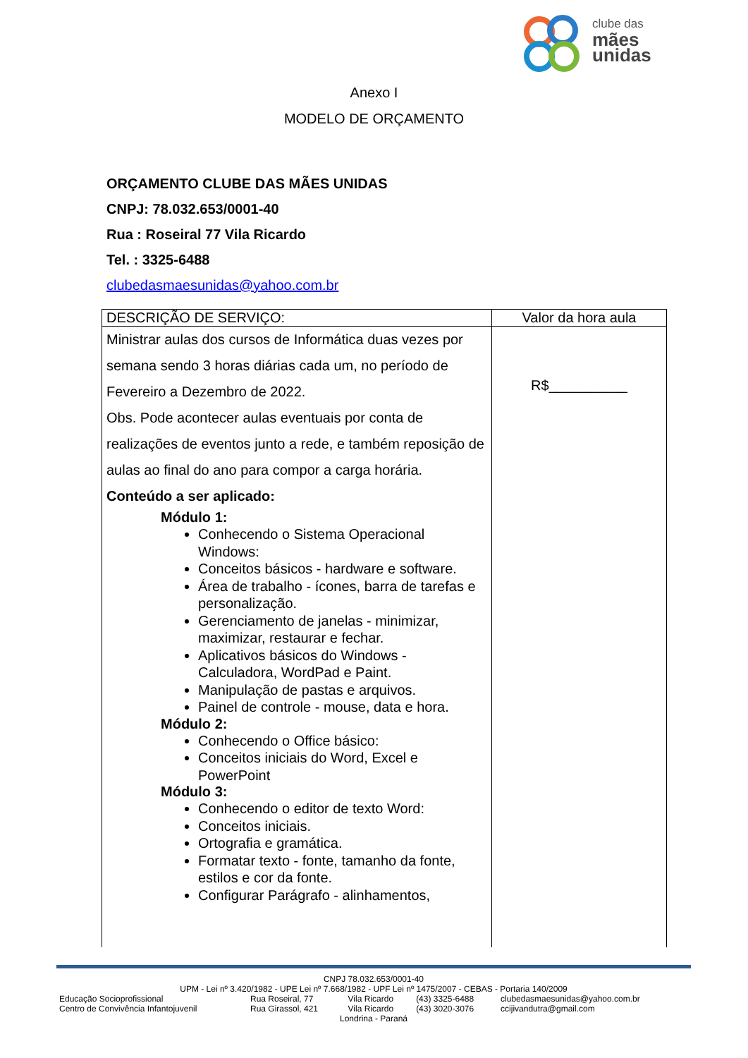clube das
mães
unidas
Anexo I
MODELO DE ORÇAMENTO
ORÇAMENTO CLUBE DAS MÃES UNIDAS
CNPJ: 78.032.653/0001-40
Rua : Roseiral 77 Vila Ricardo
Tel. : 3325-6488
clubedasmaesunidas@yahoo.com.br
| DESCRIÇÃO DE SERVIÇO: | Valor da hora aula |
| --- | --- |
| Ministrar aulas dos cursos de Informática duas vezes por semana sendo 3 horas diárias cada um, no período de Fevereiro a Dezembro de 2022. Obs. Pode acontecer aulas eventuais por conta de realizações de eventos junto a rede, e também reposição de aulas ao final do ano para compor a carga horária. Conteúdo a ser aplicado: Módulo 1: Conhecendo o Sistema Operacional Windows: Conceitos básicos - hardware e software. Área de trabalho - ícones, barra de tarefas e personalização. Gerenciamento de janelas - minimizar, maximizar, restaurar e fechar. Aplicativos básicos do Windows - Calculadora, WordPad e Paint. Manipulação de pastas e arquivos. Painel de controle - mouse, data e hora. Módulo 2: Conhecendo o Office básico: Conceitos iniciais do Word, Excel e PowerPoint Módulo 3: Conhecendo o editor de texto Word: Conceitos iniciais. Ortografia e gramática. Formatar texto - fonte, tamanho da fonte, estilos e cor da fonte. Configurar Parágrafo - alinhamentos, | R$__________ |
CNPJ 78.032.653/0001-40
UPM - Lei nº 3.420/1982 - UPE Lei nº 7.668/1982 - UPF Lei nº 1475/2007 - CEBAS - Portaria 140/2009
| Educação Socioprofissional | Rua Roseiral, 77 | Vila Ricardo | (43) 3325-6488 | clubedasmaesunidas@yahoo.com.br |
| Centro de Convivência Infantojuvenil | Rua Girassol, 421 | Vila Ricardo | (43) 3020-3076 | ccijivandutra@gmail.com |
Londrina - Paraná